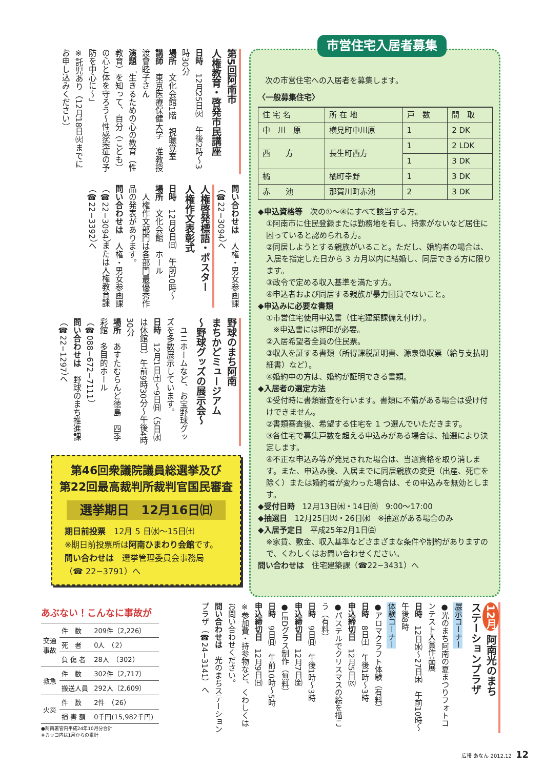市営住宅入居者募集
次の市営住宅への入居者を募集します。
〈一般募集住宅〉
| 住 宅 名 | 所 在 地 | 戸 数 | 間 取 |
| --- | --- | --- | --- |
| 中 川 原 | 横見町中川原 | 1 | 2 DK |
| 西 方 | 長生町西方 | 1 | 2 LDK |
| | | 1 | 3 DK |
| 橘 | 橘町幸野 | 1 | 3 DK |
| 赤 池 | 那賀川町赤池 | 2 | 3 DK |
◆申込資格等　次の①～④にすべて該当する方。
①阿南市に住民登録または勤務地を有し、持家がないなど居住に困っていると認められる方。
②同居しようとする親族がいること。ただし、婚約者の場合は、入居を指定した日から 3 カ月以内に結婚し、同居できる方に限ります。
③政令で定める収入基準を満たす方。
④申込者および同居する親族が暴力団員でないこと。
◆申込みに必要な書類
①市営住宅使用申込書（住宅建築課備え付け）。
※申込書には押印が必要。
②入居希望者全員の住民票。
③収入を証する書類（所得課税証明書、源泉徴収票（給与支払明細書）など）。
④婚約中の方は、婚約が証明できる書類。
◆入居者の選定方法
①受付時に書類審査を行います。書類に不備がある場合は受け付けできません。
②書類審査後、希望する住宅を 1 つ選んでいただきます。
③各住宅で募集戸数を超える申込みがある場合は、抽選により決定します。
④不正な申込み等が発見された場合は、当選資格を取り消します。また、申込み後、入居までに同居親族の変更（出産、死亡を除く）または婚約者が変わった場合は、その申込みを無効とします。
◆受付日時　12月13日㈭・14日㈮　9:00～17:00
◆抽選日　12月25日㈫・26日㈬　※抽選がある場合のみ
◆入居予定日　平成25年2月1日㈮
※家賃、敷金、収入基準などさまざまな条件や制約がありますので、くわしくはお問い合わせください。
問い合わせは　住宅建築課（☎22−3431）へ
第5回阿南市
人権教育・啓発市民講座
日時　12月25日㈫　午後2時～3時30分
場所　文化会館1階　視聴覚室
講師　東京医療保健大学　准教授　渡會睦子さん
演題「生きるための心の教育（性教育）を知って、自分（こども）の心と体を守ろう～性感染症の予防を中心に～」
※託児あり（12月18日㈫までにお申し込みください）
問い合わせは　人権・男女参画課（☎22−3094）へ
人権啓発標語・ポスター
人権作文表彰式
日時　12月9日㈰　午前10時～
場所　文化会館　ホール
　人権作文部門は各部門最優秀作品の発表があります。
問い合わせは　人権・男女参画課（☎22−3094）または人権教育課（☎22−3392）へ
野球のまち阿南
まちかどミュージアム
～野球グッズの展示会～
　ユニホームなど、お宝野球グッズを多数展示しています。
日時　12月1日㈯～9日㈰（5日㈬は休館日）午前9時30分～午後4時30分
場所　あすたむらんど徳島　四季彩館　多目的ホール（☎088−672−7111）
問い合わせは　野球のまち推進課（☎22−1297）へ
第46回衆議院議員総選挙及び
第22回最高裁判所裁判官国民審査
選挙期日　12月16日㈰
期日前投票　12月 5 日㈬～15日㈯
※期日前投票所は阿南ひまわり会館です。
問い合わせは　選挙管理委員会事務局
（☎ 22−3791）へ
あぶない！こんなに事故が
| 交通 事故 | 件 数 | 209件（2,226） |
| | 死 者 | 0人 （2） |
| | 負 傷 者 | 28人 （302） |
| 救急 | 件 数 | 302件（2,717） |
| | 搬送人員 | 292人（2,609） |
| 火災 | 件 数 | 2件 （26） |
| | 損 害 額 | 0千円(15,982千円) |
●阿南署管内平成24年10月分合計
※カッコ内は1月からの累計
12月 阿南光のまち
ステーションプラザ
展示コーナー
●光のまち阿南の夏まつりフォトコンテスト入賞作品展
日時　12日㈬～27日㈭　午前10時～午後8時
体験コーナー
●アロマクラフト体験（有料）
日時　8日㈯　午後1時～3時
申込締切日　12月5日㈬
●パステルでクリスマスの絵を描こう（有料）
日時　9日㈰　午後1時～3時
申込締切日　12月7日㈮
●LEDグラス制作（無料）
日時　9日㈰　午前10時～5時
申込締切日　12月9日㈰
※参加費・持参物など、くわしくはお問い合わせください。
問い合わせは　光のまちステーションプラザ（☎24−3141）へ
広報 あなん 2012.12 12